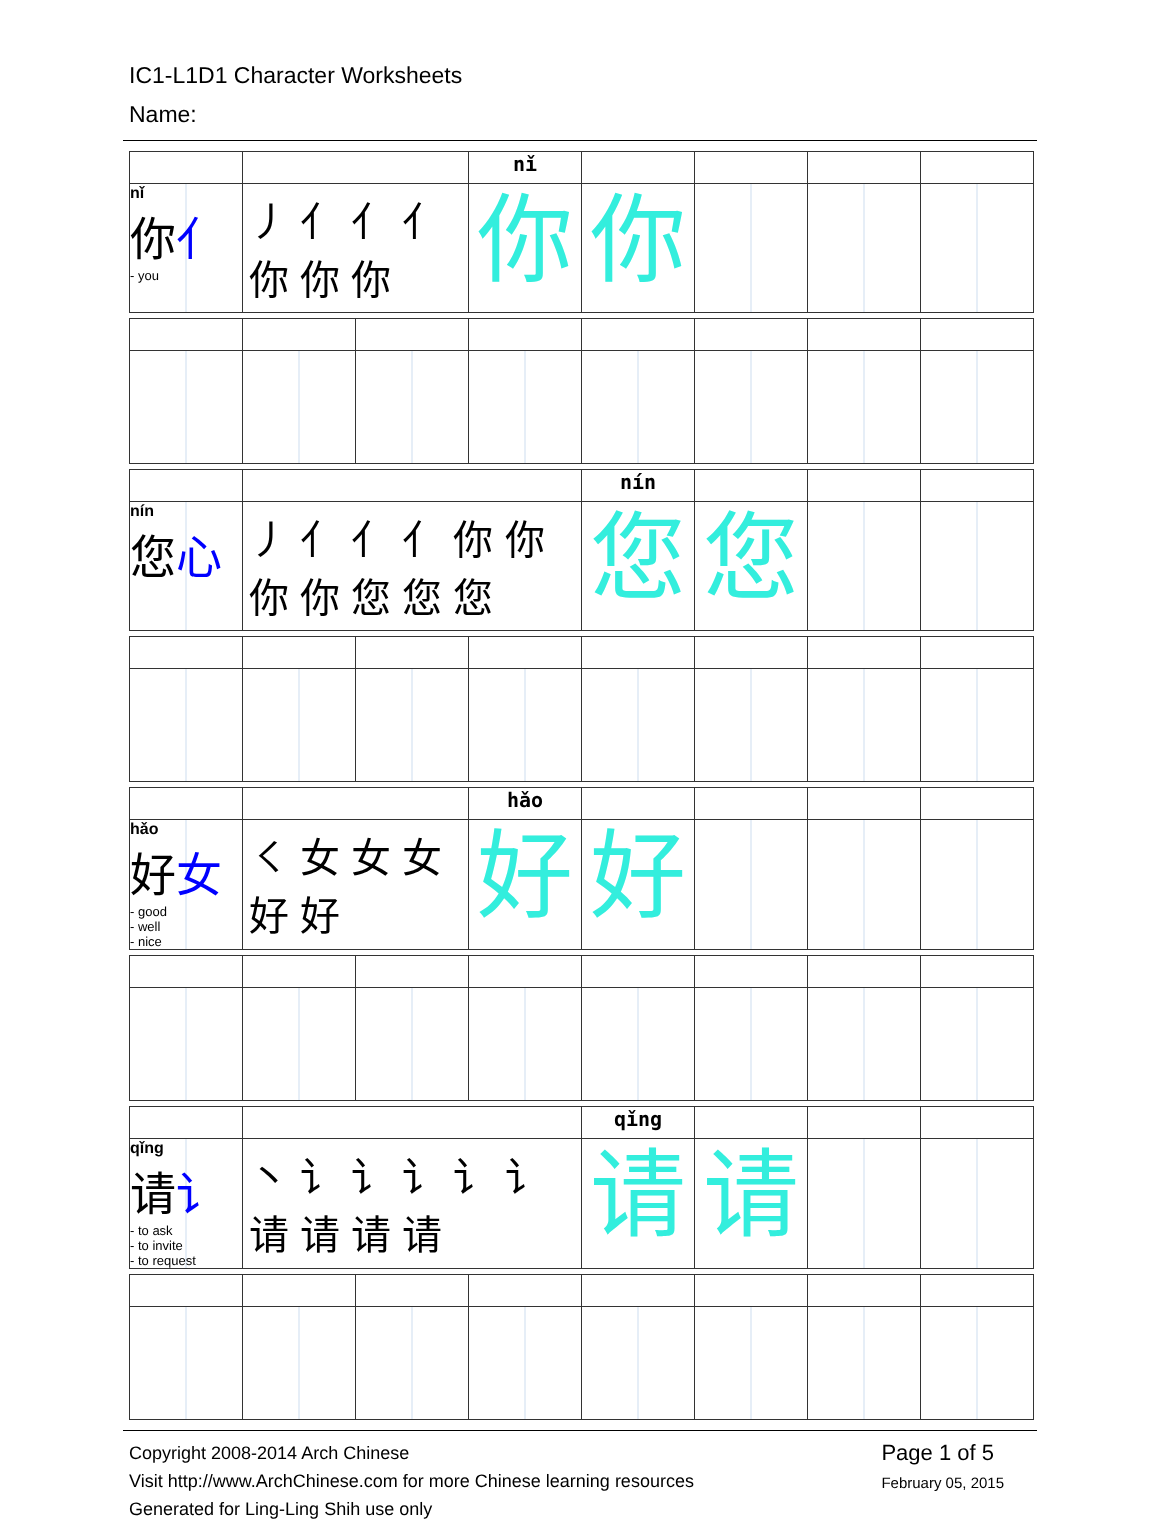IC1-L1D1 Character Worksheets
Name:
| | | | nǐ | | | | |
| nǐ 你 亻 - you | 丿 亻 亻 亻 你 你 你 | | 你 | 你 | | | |
| | | | | nín | | | |
| nín 您 心 | 丿 亻 亻 亻 你 你 你 你 您 您 您 | | | 您 | 您 | | |
| | | | hǎo | | | | |
| hǎo 好 女 - good - well - nice | ㇛ 女 女 女 好 好 | | 好 | 好 | | | |
| | | | | qǐng | | | |
| qǐng 请 讠 - to ask - to invite - to request | 丶 讠 讠 讠 讠 讠 请 请 请 请 | | | 请 | 请 | | |
Copyright 2008-2014 Arch Chinese
Visit http://www.ArchChinese.com for more Chinese learning resources
Generated for Ling-Ling Shih use only
Page 1 of 5
February 05, 2015